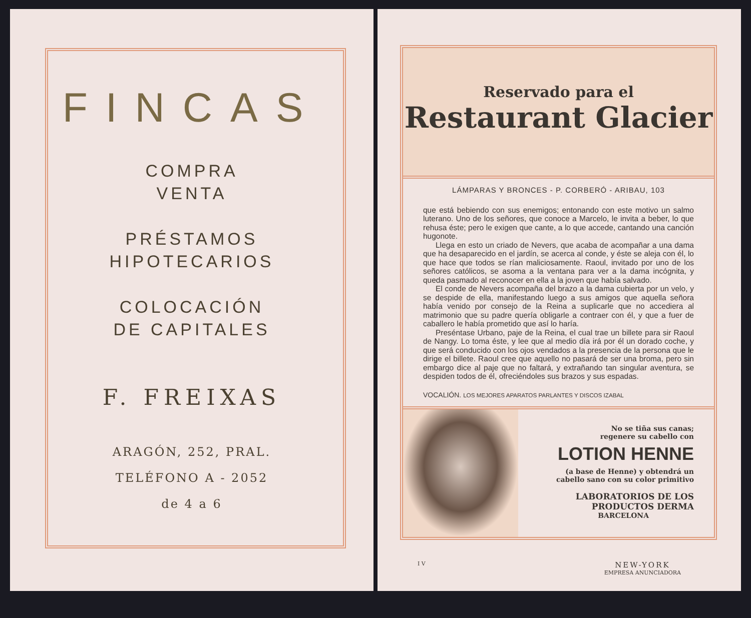FINCAS
COMPRA
VENTA
PRÉSTAMOS
HIPOTECARIOS
COLOCACIÓN
DE CAPITALES
F. FREIXAS
ARAGÓN, 252, PRAL.
TELÉFONO A - 2052
de 4 a 6
Reservado para el
Restaurant Glacier
LÁMPARAS Y BRONCES - P. CORBERÓ - ARIBAU, 103
que está bebiendo con sus enemigos; entonando con este motivo un salmo luterano. Uno de los señores, que conoce a Marcelo, le invita a beber, lo que rehusa éste; pero le exigen que cante, a lo que accede, cantando una canción hugonote.
Llega en esto un criado de Nevers, que acaba de acompañar a una dama que ha desaparecido en el jardín, se acerca al conde, y éste se aleja con él, lo que hace que todos se rían maliciosamente. Raoul, invitado por uno de los señores católicos, se asoma a la ventana para ver a la dama incógnita, y queda pasmado al reconocer en ella a la joven que había salvado.
El conde de Nevers acompaña del brazo a la dama cubierta por un velo, y se despide de ella, manifestando luego a sus amigos que aquella señora había venido por consejo de la Reina a suplicarle que no accediera al matrimonio que su padre quería obligarle a contraer con él, y que a fuer de caballero le había prometido que así lo haría.
Preséntase Urbano, paje de la Reina, el cual trae un billete para sir Raoul de Nangy. Lo toma éste, y lee que al medio día irá por él un dorado coche, y que será conducido con los ojos vendados a la presencia de la persona que le dirige el billete. Raoul cree que aquello no pasará de ser una broma, pero sin embargo dice al paje que no faltará, y extrañando tan singular aventura, se despiden todos de él, ofreciéndoles sus brazos y sus espadas.
VOCALIÓN. LOS MEJORES APARATOS PARLANTES Y DISCOS IZABAL
No se tiña sus canas;
regenere su cabello con
LOTION HENNE
(a base de Henne) y obtendrá un
cabello sano con su color primitivo
LABORATORIOS DE LOS PRODUCTOS DERMA
BARCELONA
I V NEW-YORK
EMPRESA ANUNCIADORA